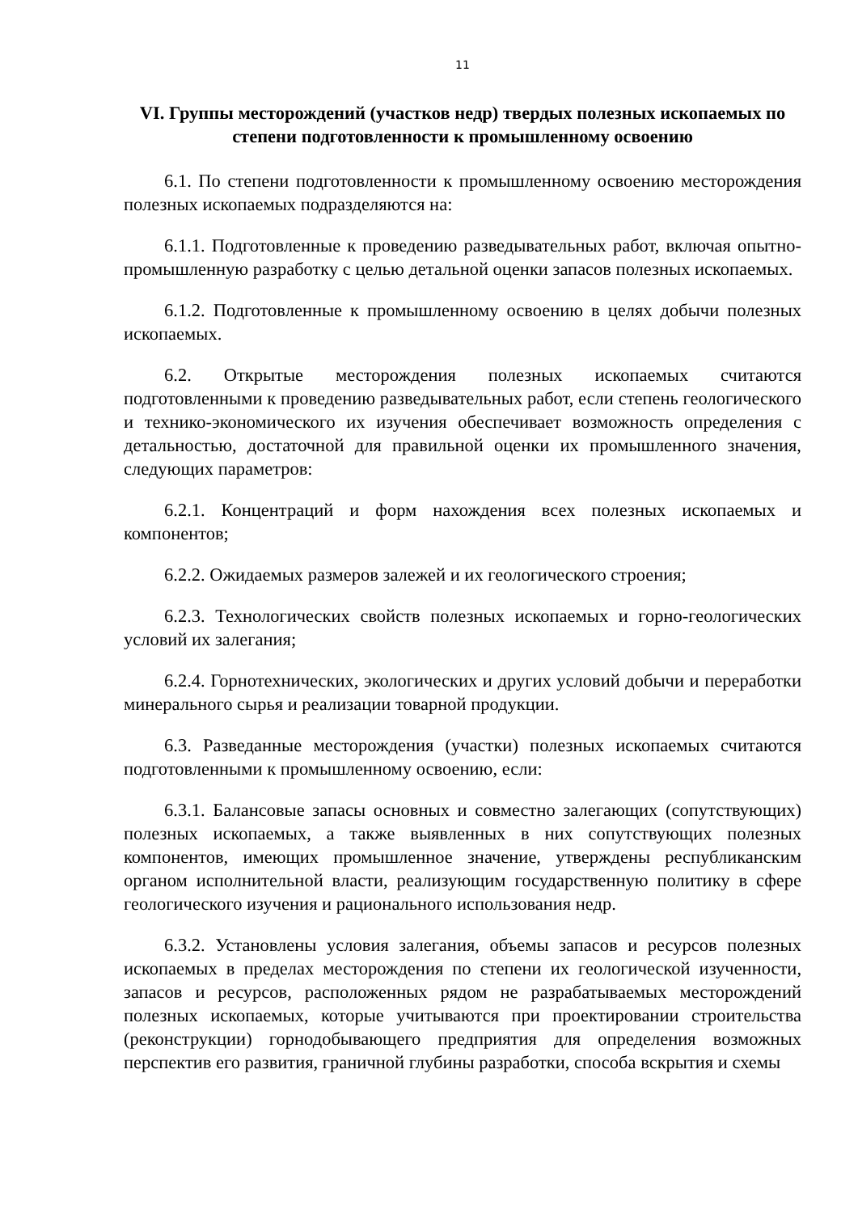11
VI. Группы месторождений (участков недр) твердых полезных ископаемых по степени подготовленности к промышленному освоению
6.1. По степени подготовленности к промышленному освоению месторождения полезных ископаемых подразделяются на:
6.1.1. Подготовленные к проведению разведывательных работ, включая опытно-промышленную разработку с целью детальной оценки запасов полезных ископаемых.
6.1.2. Подготовленные к промышленному освоению в целях добычи полезных ископаемых.
6.2. Открытые месторождения полезных ископаемых считаются подготовленными к проведению разведывательных работ, если степень геологического и технико-экономического их изучения обеспечивает возможность определения с детальностью, достаточной для правильной оценки их промышленного значения, следующих параметров:
6.2.1. Концентраций и форм нахождения всех полезных ископаемых и компонентов;
6.2.2. Ожидаемых размеров залежей и их геологического строения;
6.2.3. Технологических свойств полезных ископаемых и горно-геологических условий их залегания;
6.2.4. Горнотехнических, экологических и других условий добычи и переработки минерального сырья и реализации товарной продукции.
6.3. Разведанные месторождения (участки) полезных ископаемых считаются подготовленными к промышленному освоению, если:
6.3.1. Балансовые запасы основных и совместно залегающих (сопутствующих) полезных ископаемых, а также выявленных в них сопутствующих полезных компонентов, имеющих промышленное значение, утверждены республиканским органом исполнительной власти, реализующим государственную политику в сфере геологического изучения и рационального использования недр.
6.3.2. Установлены условия залегания, объемы запасов и ресурсов полезных ископаемых в пределах месторождения по степени их геологической изученности, запасов и ресурсов, расположенных рядом не разрабатываемых месторождений полезных ископаемых, которые учитываются при проектировании строительства (реконструкции) горнодобывающего предприятия для определения возможных перспектив его развития, граничной глубины разработки, способа вскрытия и схемы